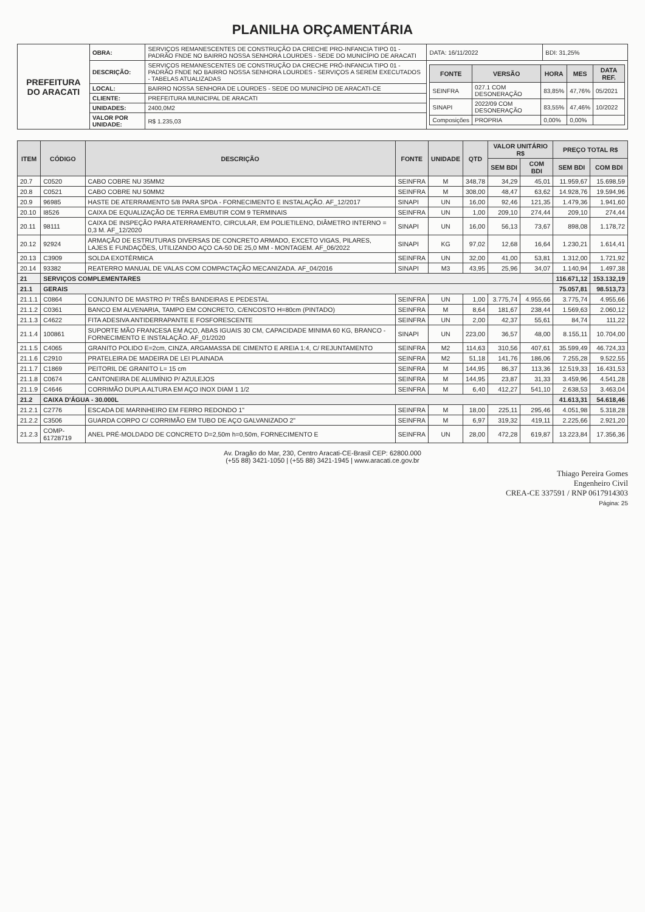PLANILHA ORÇAMENTÁRIA
| PREFEITURA DO ARACATI | OBRA: | SERVIÇOS REMANESCENTES DE CONSTRUÇÃO DA CRECHE PRO-INFANCIA TIPO 01 - PADRÃO FNDE NO BAIRRO NOSSA SENHORA LOURDES - SEDE DO MUNICÍPIO DE ARACATI | DATA: 16/11/2022 | BDI: 31,25% |
| | DESCRIÇÃO: | SERVIÇOS REMANESCENTES DE CONSTRUÇÃO DA CRECHE PRÓ-INFANCIA TIPO 01 - PADRÃO FNDE NO BAIRRO NOSSA SENHORA LOURDES - SERVIÇOS A SEREM EXECUTADOS - TABELAS ATUALIZADAS | / FONTE / VERSÃO / HORA / MES / DATA REF. / / --- / --- / --- / --- / --- / / SEINFRA / 027.1 COM DESONERAÇÃO / 83,85% / 47,76% / 05/2021 / / SINAPI / 2022/09 COM DESONERAÇÃO / 83,55% / 47,46% / 10/2022 / / Composições / PROPRIA / 0,00% / 0,00% / / | |
| | LOCAL: | BAIRRO NOSSA SENHORA DE LOURDES - SEDE DO MUNICÍPIO DE ARACATI-CE | | |
| | CLIENTE: | PREFEITURA MUNICIPAL DE ARACATI | | |
| | UNIDADES: | 2400,0M2 | | |
| | VALOR POR UNIDADE: | R$ 1.235,03 | | |
| ITEM | CÓDIGO | DESCRIÇÃO | FONTE | UNIDADE | QTD | VALOR UNITÁRIO R$ | | PREÇO TOTAL R$ | |
| --- | --- | --- | --- | --- | --- | --- | --- | --- | --- |
| | | | | | | SEM BDI | COM BDI | SEM BDI | COM BDI |
| 20.7 | C0520 | CABO COBRE NU 35MM2 | SEINFRA | M | 348,78 | 34,29 | 45,01 | 11.959,67 | 15.698,59 |
| 20.8 | C0521 | CABO COBRE NU 50MM2 | SEINFRA | M | 308,00 | 48,47 | 63,62 | 14.928,76 | 19.594,96 |
| 20.9 | 96985 | HASTE DE ATERRAMENTO 5/8 PARA SPDA - FORNECIMENTO E INSTALAÇÃO. AF_12/2017 | SINAPI | UN | 16,00 | 92,46 | 121,35 | 1.479,36 | 1.941,60 |
| 20.10 | I8526 | CAIXA DE EQUALIZAÇÃO DE TERRA EMBUTIR COM 9 TERMINAIS | SEINFRA | UN | 1,00 | 209,10 | 274,44 | 209,10 | 274,44 |
| 20.11 | 98111 | CAIXA DE INSPEÇÃO PARA ATERRAMENTO, CIRCULAR, EM POLIETILENO, DIÂMETRO INTERNO = 0,3 M. AF_12/2020 | SINAPI | UN | 16,00 | 56,13 | 73,67 | 898,08 | 1.178,72 |
| 20.12 | 92924 | ARMAÇÃO DE ESTRUTURAS DIVERSAS DE CONCRETO ARMADO, EXCETO VIGAS, PILARES, LAJES E FUNDAÇÕES, UTILIZANDO AÇO CA-50 DE 25,0 MM - MONTAGEM. AF_06/2022 | SINAPI | KG | 97,02 | 12,68 | 16,64 | 1.230,21 | 1.614,41 |
| 20.13 | C3909 | SOLDA EXOTÉRMICA | SEINFRA | UN | 32,00 | 41,00 | 53,81 | 1.312,00 | 1.721,92 |
| 20.14 | 93382 | REATERRO MANUAL DE VALAS COM COMPACTAÇÃO MECANIZADA. AF_04/2016 | SINAPI | M3 | 43,95 | 25,96 | 34,07 | 1.140,94 | 1.497,38 |
| 21 | SERVIÇOS COMPLEMENTARES | | | | | | | 116.671,12 | 153.132,19 |
| 21.1 | GERAIS | | | | | | | 75.057,81 | 98.513,73 |
| 21.1.1 | C0864 | CONJUNTO DE MASTRO P/ TRÊS BANDEIRAS E PEDESTAL | SEINFRA | UN | 1,00 | 3.775,74 | 4.955,66 | 3.775,74 | 4.955,66 |
| 21.1.2 | C0361 | BANCO EM ALVENARIA, TAMPO EM CONCRETO, C/ENCOSTO H=80cm (PINTADO) | SEINFRA | M | 8,64 | 181,67 | 238,44 | 1.569,63 | 2.060,12 |
| 21.1.3 | C4622 | FITA ADESIVA ANTIDERRAPANTE E FOSFORESCENTE | SEINFRA | UN | 2,00 | 42,37 | 55,61 | 84,74 | 111,22 |
| 21.1.4 | 100861 | SUPORTE MÃO FRANCESA EM AÇO, ABAS IGUAIS 30 CM, CAPACIDADE MINIMA 60 KG, BRANCO - FORNECIMENTO E INSTALAÇÃO. AF_01/2020 | SINAPI | UN | 223,00 | 36,57 | 48,00 | 8.155,11 | 10.704,00 |
| 21.1.5 | C4065 | GRANITO POLIDO E=2cm, CINZA, ARGAMASSA DE CIMENTO E AREIA 1:4, C/ REJUNTAMENTO | SEINFRA | M2 | 114,63 | 310,56 | 407,61 | 35.599,49 | 46.724,33 |
| 21.1.6 | C2910 | PRATELEIRA DE MADEIRA DE LEI PLAINADA | SEINFRA | M2 | 51,18 | 141,76 | 186,06 | 7.255,28 | 9.522,55 |
| 21.1.7 | C1869 | PEITORIL DE GRANITO L= 15 cm | SEINFRA | M | 144,95 | 86,37 | 113,36 | 12.519,33 | 16.431,53 |
| 21.1.8 | C0674 | CANTONEIRA DE ALUMÍNIO P/ AZULEJOS | SEINFRA | M | 144,95 | 23,87 | 31,33 | 3.459,96 | 4.541,28 |
| 21.1.9 | C4646 | CORRIMÃO DUPLA ALTURA EM AÇO INOX DIAM 1 1/2 | SEINFRA | M | 6,40 | 412,27 | 541,10 | 2.638,53 | 3.463,04 |
| 21.2 | CAIXA D'ÁGUA - 30.000L | | | | | | | 41.613,31 | 54.618,46 |
| 21.2.1 | C2776 | ESCADA DE MARINHEIRO EM FERRO REDONDO 1" | SEINFRA | M | 18,00 | 225,11 | 295,46 | 4.051,98 | 5.318,28 |
| 21.2.2 | C3506 | GUARDA CORPO C/ CORRIMÃO EM TUBO DE AÇO GALVANIZADO 2" | SEINFRA | M | 6,97 | 319,32 | 419,11 | 2.225,66 | 2.921,20 |
| 21.2.3 | COMP-61728719 | ANEL PRÉ-MOLDADO DE CONCRETO D=2,50m h=0,50m, FORNECIMENTO E | SEINFRA | UN | 28,00 | 472,28 | 619,87 | 13.223,84 | 17.356,36 |
Av. Dragão do Mar, 230, Centro Aracati-CE-Brasil CEP: 62800.000
(+55 88) 3421-1050 | (+55 88) 3421-1945 | www.aracati.ce.gov.br
Thiago Pereira Gomes
Engenheiro Civil
CREA-CE 337591 / RNP 0617914303
Página: 25